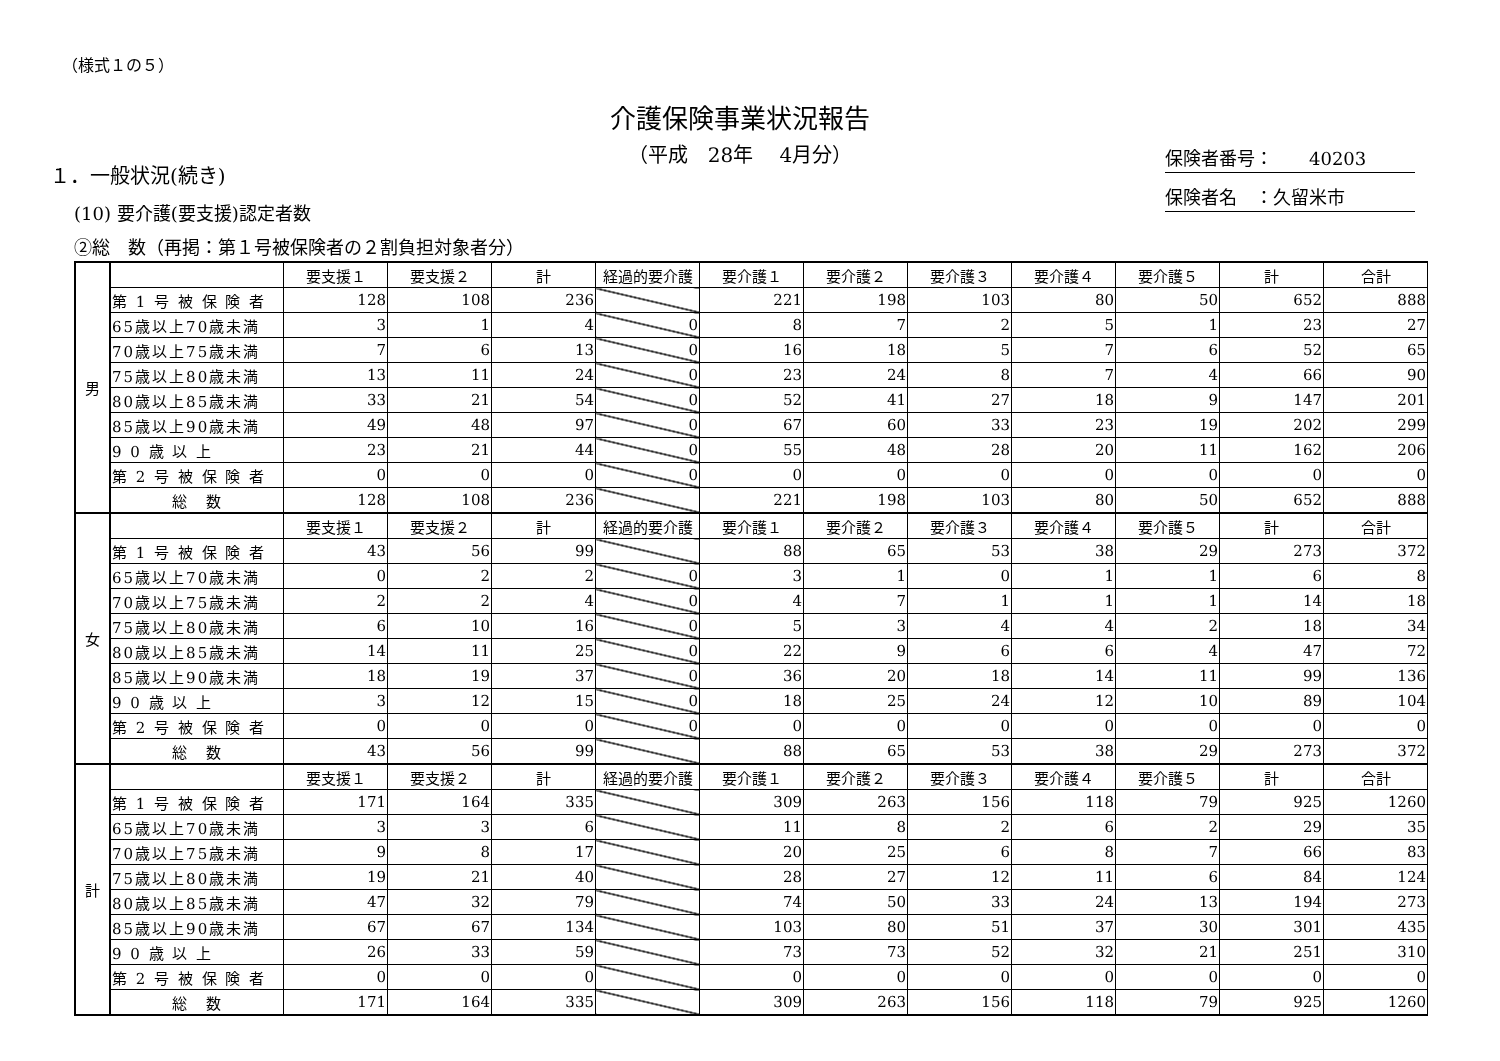（様式１の５）
介護保険事業状況報告
（平成　28年　 4月分）
保険者番号：　　40203
保険者名　：久留米市
１．一般状況(続き)
(10) 要介護(要支援)認定者数
②総　数（再掲：第１号被保険者の２割負担対象者分）
| 男 | | 要支援１ | 要支援２ | 計 | 経過的要介護 | 要介護１ | 要介護２ | 要介護３ | 要介護４ | 要介護５ | 計 | 合計 |
| | 第 1 号 被 保 険 者 | 128 | 108 | 236 | | 221 | 198 | 103 | 80 | 50 | 652 | 888 |
| | 65歳以上70歳未満 | 3 | 1 | 4 | 0 | 8 | 7 | 2 | 5 | 1 | 23 | 27 |
| | 70歳以上75歳未満 | 7 | 6 | 13 | 0 | 16 | 18 | 5 | 7 | 6 | 52 | 65 |
| | 75歳以上80歳未満 | 13 | 11 | 24 | 0 | 23 | 24 | 8 | 7 | 4 | 66 | 90 |
| | 80歳以上85歳未満 | 33 | 21 | 54 | 0 | 52 | 41 | 27 | 18 | 9 | 147 | 201 |
| | 85歳以上90歳未満 | 49 | 48 | 97 | 0 | 67 | 60 | 33 | 23 | 19 | 202 | 299 |
| | 9 0 歳 以 上 | 23 | 21 | 44 | 0 | 55 | 48 | 28 | 20 | 11 | 162 | 206 |
| | 第 2 号 被 保 険 者 | 0 | 0 | 0 | 0 | 0 | 0 | 0 | 0 | 0 | 0 | 0 |
| | 総 数 | 128 | 108 | 236 | | 221 | 198 | 103 | 80 | 50 | 652 | 888 |
| 女 | | 要支援１ | 要支援２ | 計 | 経過的要介護 | 要介護１ | 要介護２ | 要介護３ | 要介護４ | 要介護５ | 計 | 合計 |
| | 第 1 号 被 保 険 者 | 43 | 56 | 99 | | 88 | 65 | 53 | 38 | 29 | 273 | 372 |
| | 65歳以上70歳未満 | 0 | 2 | 2 | 0 | 3 | 1 | 0 | 1 | 1 | 6 | 8 |
| | 70歳以上75歳未満 | 2 | 2 | 4 | 0 | 4 | 7 | 1 | 1 | 1 | 14 | 18 |
| | 75歳以上80歳未満 | 6 | 10 | 16 | 0 | 5 | 3 | 4 | 4 | 2 | 18 | 34 |
| | 80歳以上85歳未満 | 14 | 11 | 25 | 0 | 22 | 9 | 6 | 6 | 4 | 47 | 72 |
| | 85歳以上90歳未満 | 18 | 19 | 37 | 0 | 36 | 20 | 18 | 14 | 11 | 99 | 136 |
| | 9 0 歳 以 上 | 3 | 12 | 15 | 0 | 18 | 25 | 24 | 12 | 10 | 89 | 104 |
| | 第 2 号 被 保 険 者 | 0 | 0 | 0 | 0 | 0 | 0 | 0 | 0 | 0 | 0 | 0 |
| | 総 数 | 43 | 56 | 99 | | 88 | 65 | 53 | 38 | 29 | 273 | 372 |
| 計 | | 要支援１ | 要支援２ | 計 | 経過的要介護 | 要介護１ | 要介護２ | 要介護３ | 要介護４ | 要介護５ | 計 | 合計 |
| | 第 1 号 被 保 険 者 | 171 | 164 | 335 | | 309 | 263 | 156 | 118 | 79 | 925 | 1260 |
| | 65歳以上70歳未満 | 3 | 3 | 6 | | 11 | 8 | 2 | 6 | 2 | 29 | 35 |
| | 70歳以上75歳未満 | 9 | 8 | 17 | | 20 | 25 | 6 | 8 | 7 | 66 | 83 |
| | 75歳以上80歳未満 | 19 | 21 | 40 | | 28 | 27 | 12 | 11 | 6 | 84 | 124 |
| | 80歳以上85歳未満 | 47 | 32 | 79 | | 74 | 50 | 33 | 24 | 13 | 194 | 273 |
| | 85歳以上90歳未満 | 67 | 67 | 134 | | 103 | 80 | 51 | 37 | 30 | 301 | 435 |
| | 9 0 歳 以 上 | 26 | 33 | 59 | | 73 | 73 | 52 | 32 | 21 | 251 | 310 |
| | 第 2 号 被 保 険 者 | 0 | 0 | 0 | | 0 | 0 | 0 | 0 | 0 | 0 | 0 |
| | 総 数 | 171 | 164 | 335 | | 309 | 263 | 156 | 118 | 79 | 925 | 1260 |